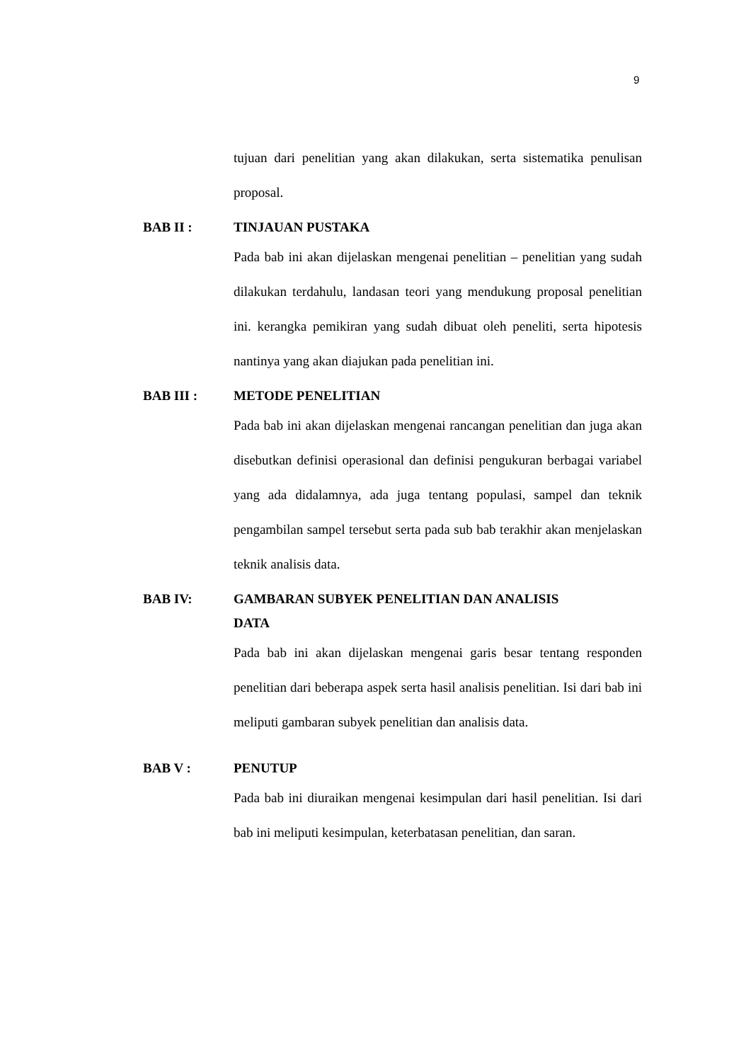9
tujuan dari penelitian yang akan dilakukan, serta sistematika penulisan proposal.
BAB II : TINJAUAN PUSTAKA
Pada bab ini akan dijelaskan mengenai penelitian – penelitian yang sudah dilakukan terdahulu, landasan teori yang mendukung proposal penelitian ini. kerangka pemikiran yang sudah dibuat oleh peneliti, serta hipotesis nantinya yang akan diajukan pada penelitian ini.
BAB III : METODE PENELITIAN
Pada bab ini akan dijelaskan mengenai rancangan penelitian dan juga akan disebutkan definisi operasional dan definisi pengukuran berbagai variabel yang ada didalamnya, ada juga tentang populasi, sampel dan teknik pengambilan sampel tersebut serta pada sub bab terakhir akan menjelaskan teknik analisis data.
BAB IV: GAMBARAN SUBYEK PENELITIAN DAN ANALISIS
DATA
Pada bab ini akan dijelaskan mengenai garis besar tentang responden penelitian dari beberapa aspek serta hasil analisis penelitian. Isi dari bab ini meliputi gambaran subyek penelitian dan analisis data.
BAB V : PENUTUP
Pada bab ini diuraikan mengenai kesimpulan dari hasil penelitian. Isi dari bab ini meliputi kesimpulan, keterbatasan penelitian, dan saran.